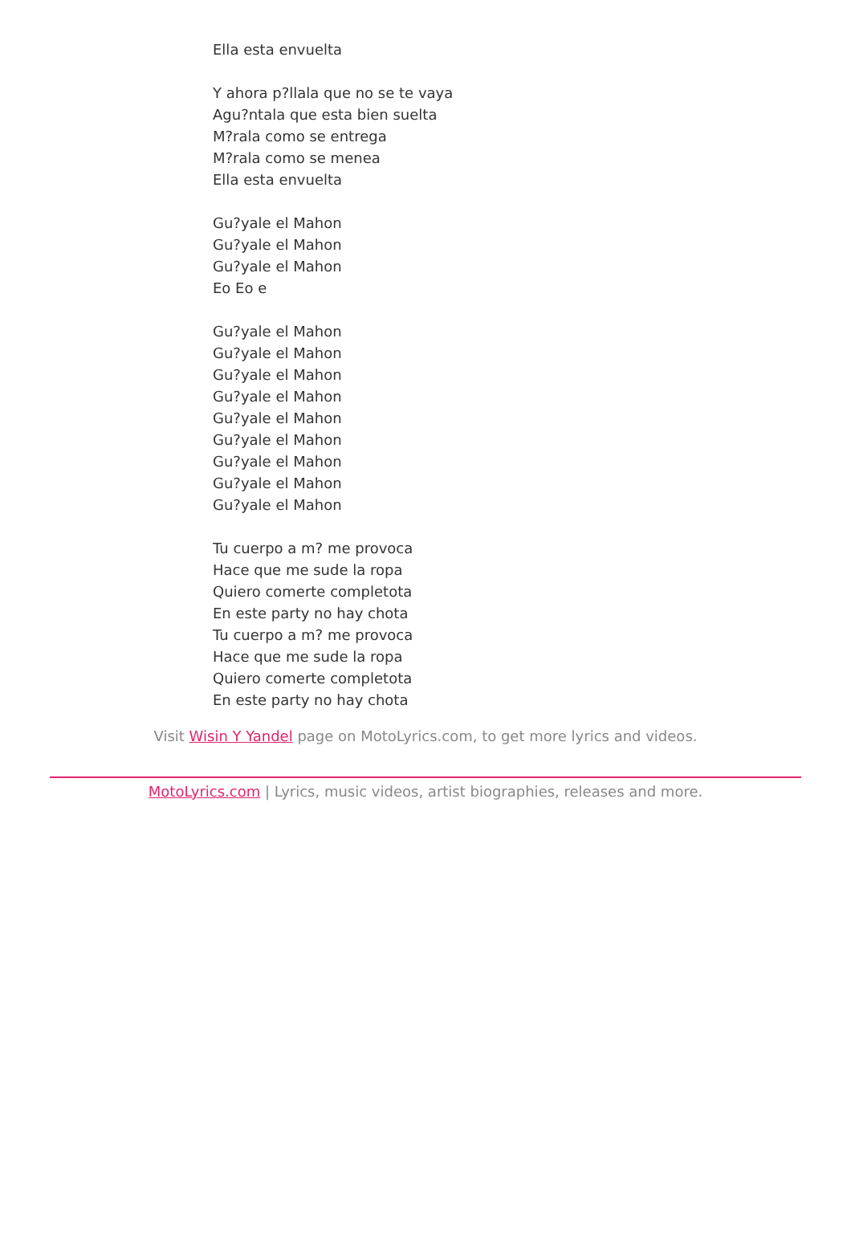Ella esta envuelta
Y ahora p?llala que no se te vaya
Agu?ntala que esta bien suelta
M?rala como se entrega
M?rala como se menea
Ella esta envuelta
Gu?yale el Mahon
Gu?yale el Mahon
Gu?yale el Mahon
Eo Eo e
Gu?yale el Mahon
Gu?yale el Mahon
Gu?yale el Mahon
Gu?yale el Mahon
Gu?yale el Mahon
Gu?yale el Mahon
Gu?yale el Mahon
Gu?yale el Mahon
Gu?yale el Mahon
Tu cuerpo a m? me provoca
Hace que me sude la ropa
Quiero comerte completota
En este party no hay chota
Tu cuerpo a m? me provoca
Hace que me sude la ropa
Quiero comerte completota
En este party no hay chota
Visit Wisin Y Yandel page on MotoLyrics.com, to get more lyrics and videos.
MotoLyrics.com | Lyrics, music videos, artist biographies, releases and more.